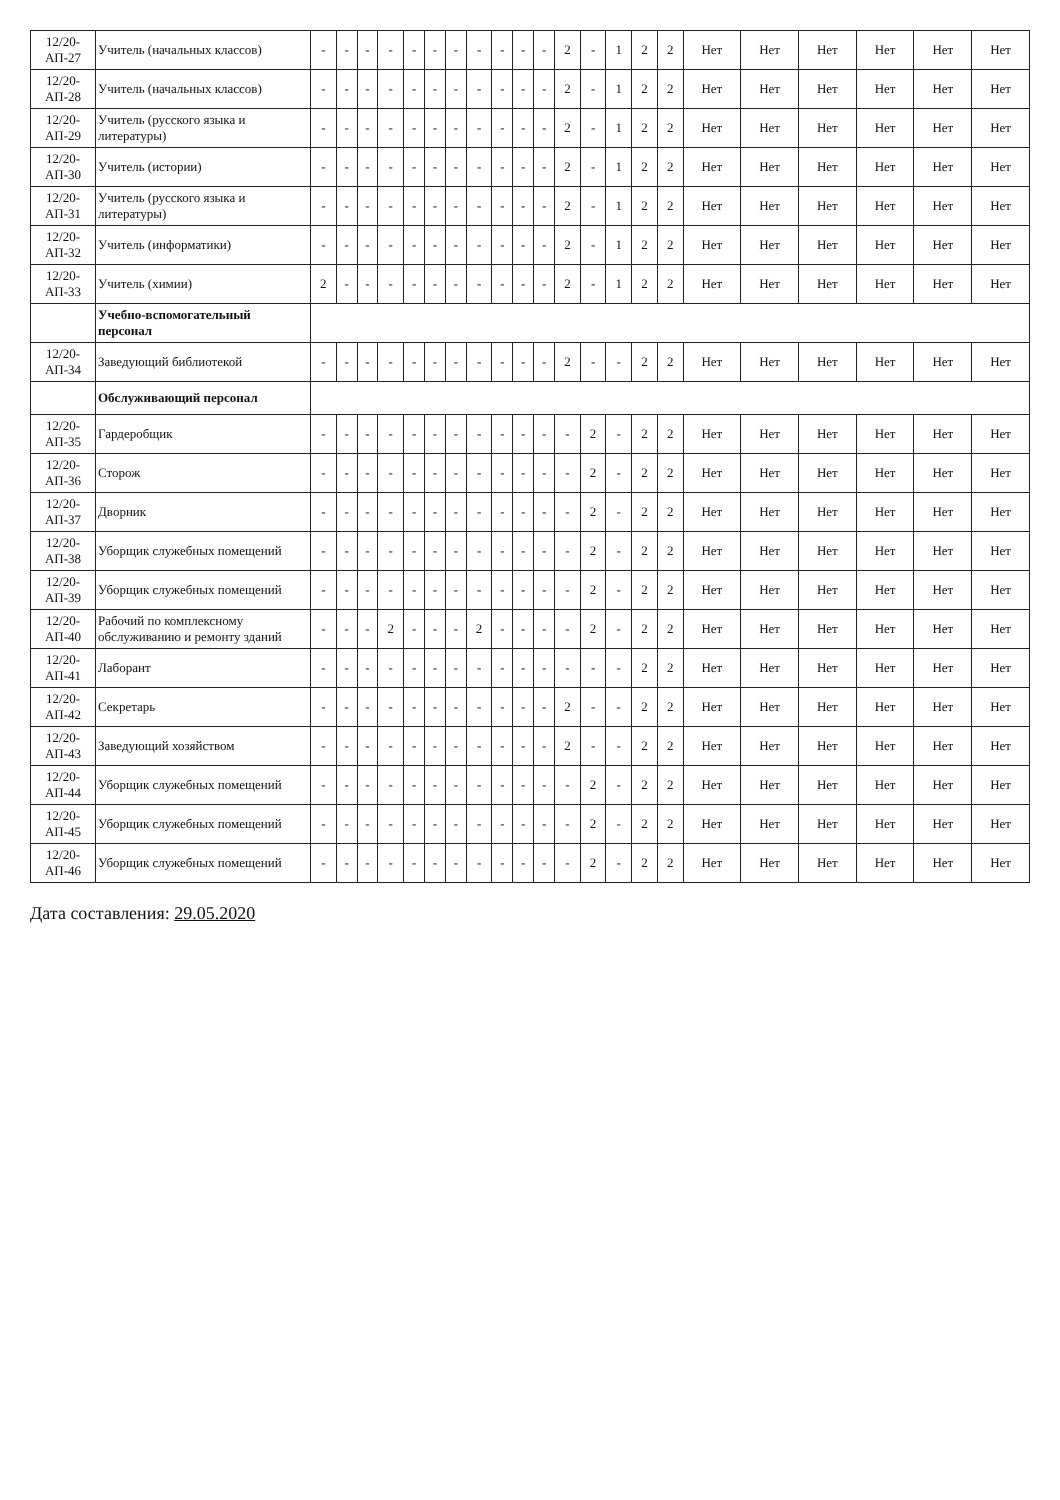| 12/20-АП-27 | Учитель (начальных классов) | - | - | - | - | - | - | - | - | - | - | - | 2 | - | 1 | 2 | 2 | Нет | Нет | Нет | Нет | Нет | Нет |
| 12/20-АП-28 | Учитель (начальных классов) | - | - | - | - | - | - | - | - | - | - | - | 2 | - | 1 | 2 | 2 | Нет | Нет | Нет | Нет | Нет | Нет |
| 12/20-АП-29 | Учитель (русского языка и литературы) | - | - | - | - | - | - | - | - | - | - | - | 2 | - | 1 | 2 | 2 | Нет | Нет | Нет | Нет | Нет | Нет |
| 12/20-АП-30 | Учитель (истории) | - | - | - | - | - | - | - | - | - | - | - | 2 | - | 1 | 2 | 2 | Нет | Нет | Нет | Нет | Нет | Нет |
| 12/20-АП-31 | Учитель (русского языка и литературы) | - | - | - | - | - | - | - | - | - | - | - | 2 | - | 1 | 2 | 2 | Нет | Нет | Нет | Нет | Нет | Нет |
| 12/20-АП-32 | Учитель (информатики) | - | - | - | - | - | - | - | - | - | - | - | 2 | - | 1 | 2 | 2 | Нет | Нет | Нет | Нет | Нет | Нет |
| 12/20-АП-33 | Учитель (химии) | 2 | - | - | - | - | - | - | - | - | - | - | 2 | - | 1 | 2 | 2 | Нет | Нет | Нет | Нет | Нет | Нет |
| | Учебно-вспомогательный персонал | | | | | | | | | | | | | | | | | | | | | | |
| 12/20-АП-34 | Заведующий библиотекой | - | - | - | - | - | - | - | - | - | - | - | 2 | - | - | 2 | 2 | Нет | Нет | Нет | Нет | Нет | Нет |
| | Обслуживающий персонал | | | | | | | | | | | | | | | | | | | | | | |
| 12/20-АП-35 | Гардеробщик | - | - | - | - | - | - | - | - | - | - | - | - | 2 | - | 2 | 2 | Нет | Нет | Нет | Нет | Нет | Нет |
| 12/20-АП-36 | Сторож | - | - | - | - | - | - | - | - | - | - | - | - | 2 | - | 2 | 2 | Нет | Нет | Нет | Нет | Нет | Нет |
| 12/20-АП-37 | Дворник | - | - | - | - | - | - | - | - | - | - | - | - | 2 | - | 2 | 2 | Нет | Нет | Нет | Нет | Нет | Нет |
| 12/20-АП-38 | Уборщик служебных помещений | - | - | - | - | - | - | - | - | - | - | - | - | 2 | - | 2 | 2 | Нет | Нет | Нет | Нет | Нет | Нет |
| 12/20-АП-39 | Уборщик служебных помещений | - | - | - | - | - | - | - | - | - | - | - | - | 2 | - | 2 | 2 | Нет | Нет | Нет | Нет | Нет | Нет |
| 12/20-АП-40 | Рабочий по комплексному обслуживанию и ремонту зданий | - | - | - | 2 | - | - | - | 2 | - | - | - | - | 2 | - | 2 | 2 | Нет | Нет | Нет | Нет | Нет | Нет |
| 12/20-АП-41 | Лаборант | - | - | - | - | - | - | - | - | - | - | - | - | - | - | 2 | 2 | Нет | Нет | Нет | Нет | Нет | Нет |
| 12/20-АП-42 | Секретарь | - | - | - | - | - | - | - | - | - | - | - | 2 | - | - | 2 | 2 | Нет | Нет | Нет | Нет | Нет | Нет |
| 12/20-АП-43 | Заведующий хозяйством | - | - | - | - | - | - | - | - | - | - | - | 2 | - | - | 2 | 2 | Нет | Нет | Нет | Нет | Нет | Нет |
| 12/20-АП-44 | Уборщик служебных помещений | - | - | - | - | - | - | - | - | - | - | - | - | 2 | - | 2 | 2 | Нет | Нет | Нет | Нет | Нет | Нет |
| 12/20-АП-45 | Уборщик служебных помещений | - | - | - | - | - | - | - | - | - | - | - | - | 2 | - | 2 | 2 | Нет | Нет | Нет | Нет | Нет | Нет |
| 12/20-АП-46 | Уборщик служебных помещений | - | - | - | - | - | - | - | - | - | - | - | - | 2 | - | 2 | 2 | Нет | Нет | Нет | Нет | Нет | Нет |
Дата составления: 29.05.2020